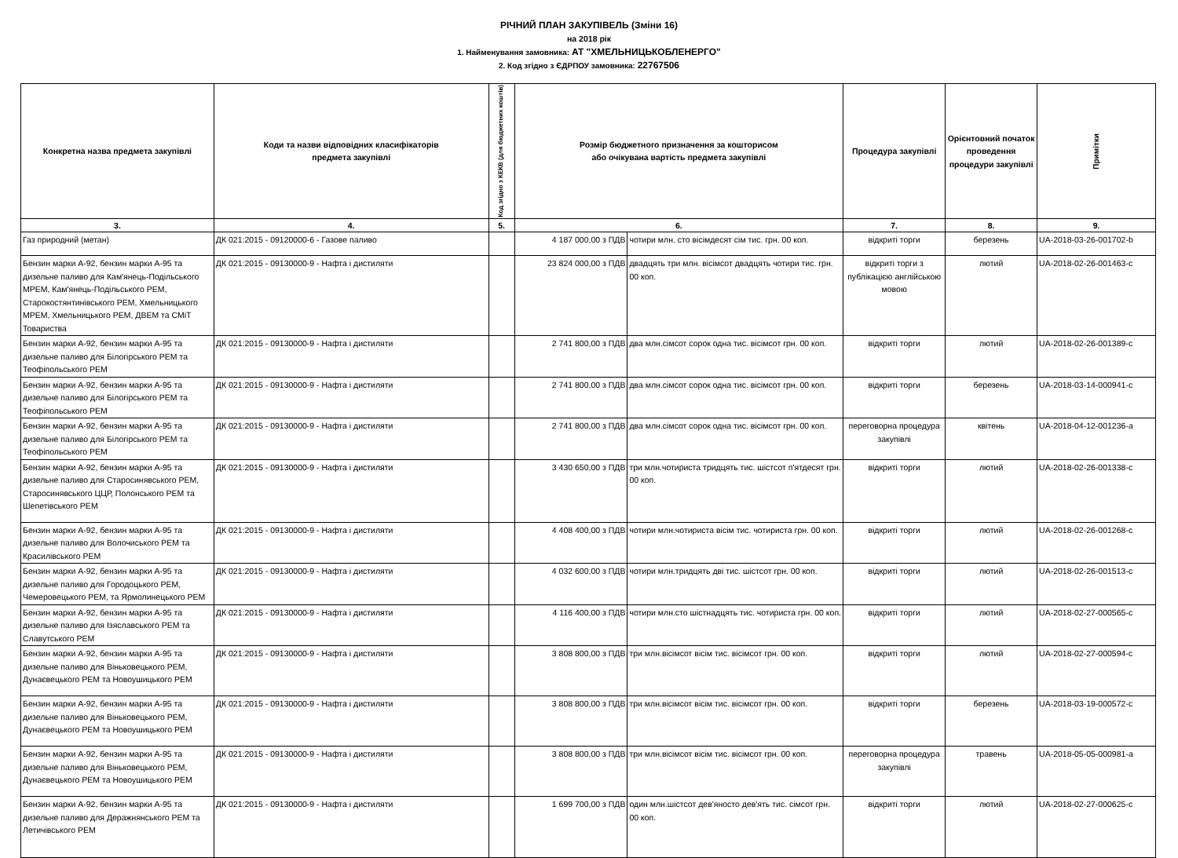РІЧНИЙ ПЛАН ЗАКУПІВЕЛЬ (Зміни 16)
на 2018 рік
1. Найменування замовника: АТ "ХМЕЛЬНИЦЬКОБЛЕНЕРГО"
2. Код згідно з ЄДРПОУ замовника: 22767506
| Конкретна назва предмета закупівлі | Коди та назви відповідних класифікаторів предмета закупівлі | Код згідно з КЕКВ (для бюджетних коштів) | Розмір бюджетного призначення за кошторисом або очікувана вартість предмета закупівлі | | Процедура закупівлі | Орієнтовний початок проведення процедури закупівлі | Примітки |
| --- | --- | --- | --- | --- | --- | --- | --- |
| 3. | 4. | 5. | 6. | | 7. | 8. | 9. |
| Газ природний (метан) | ДК 021:2015 - 09120000-6 - Газове паливо | | 4 187 000,00 з ПДВ | чотири млн. сто вісімдесят сім тис. грн. 00 коп. | відкриті торги | березень | UA-2018-03-26-001702-b |
| Бензин марки А-92, бензин марки А-95 та дизельне паливо для Кам'янець-Подільського МРЕМ, Кам'янець-Подільського РЕМ, Старокостянтинівського РЕМ, Хмельницького МРЕМ, Хмельницького РЕМ, ДВЕМ та СМіТ Товариства | ДК 021:2015 - 09130000-9 - Нафта і дистиляти | | 23 824 000,00 з ПДВ | двадцять три млн. вісімсот двадцять чотири тис. грн. 00 коп. | відкриті торги з публікацією англійською мовою | лютий | UA-2018-02-26-001463-c |
| Бензин марки А-92, бензин марки А-95 та дизельне паливо для Білогірського РЕМ та Теофіпольського РЕМ | ДК 021:2015 - 09130000-9 - Нафта і дистиляти | | 2 741 800,00 з ПДВ | два млн.сімсот сорок одна тис. вісімсот грн. 00 коп. | відкриті торги | лютий | UA-2018-02-26-001389-c |
| Бензин марки А-92, бензин марки А-95 та дизельне паливо для Білогірського РЕМ та Теофіпольського РЕМ | ДК 021:2015 - 09130000-9 - Нафта і дистиляти | | 2 741 800,00 з ПДВ | два млн.сімсот сорок одна тис. вісімсот грн. 00 коп. | відкриті торги | березень | UA-2018-03-14-000941-c |
| Бензин марки А-92, бензин марки А-95 та дизельне паливо для Білогірського РЕМ та Теофіпольського РЕМ | ДК 021:2015 - 09130000-9 - Нафта і дистиляти | | 2 741 800,00 з ПДВ | два млн.сімсот сорок одна тис. вісімсот грн. 00 коп. | переговорна процедура закупівлі | квітень | UA-2018-04-12-001236-a |
| Бензин марки А-92, бензин марки А-95 та дизельне паливо для Старосинявського РЕМ, Старосинявського ЦЦР, Полонського РЕМ та Шепетівського РЕМ | ДК 021:2015 - 09130000-9 - Нафта і дистиляти | | 3 430 650,00 з ПДВ | три млн.чотириста тридцять тис. шістсот п'ятдесят грн. 00 коп. | відкриті торги | лютий | UA-2018-02-26-001338-c |
| Бензин марки А-92, бензин марки А-95 та дизельне паливо для Волочиського РЕМ та Красилівського РЕМ | ДК 021:2015 - 09130000-9 - Нафта і дистиляти | | 4 408 400,00 з ПДВ | чотири млн.чотириста вісім тис. чотириста грн. 00 коп. | відкриті торги | лютий | UA-2018-02-26-001268-c |
| Бензин марки А-92, бензин марки А-95 та дизельне паливо для Городоцького РЕМ, Чемеровецького РЕМ, та Ярмолинецького РЕМ | ДК 021:2015 - 09130000-9 - Нафта і дистиляти | | 4 032 600,00 з ПДВ | чотири млн.тридцять дві тис. шістсот грн. 00 коп. | відкриті торги | лютий | UA-2018-02-26-001513-c |
| Бензин марки А-92, бензин марки А-95 та дизельне паливо для Ізяславського РЕМ та Славутського РЕМ | ДК 021:2015 - 09130000-9 - Нафта і дистиляти | | 4 116 400,00 з ПДВ | чотири млн.сто шістнадцять тис. чотириста грн. 00 коп. | відкриті торги | лютий | UA-2018-02-27-000565-c |
| Бензин марки А-92, бензин марки А-95 та дизельне паливо для Віньковецького РЕМ, Дунаєвецького РЕМ та Новоушицького РЕМ | ДК 021:2015 - 09130000-9 - Нафта і дистиляти | | 3 808 800,00 з ПДВ | три млн.вісімсот вісім тис. вісімсот грн. 00 коп. | відкриті торги | лютий | UA-2018-02-27-000594-c |
| Бензин марки А-92, бензин марки А-95 та дизельне паливо для Віньковецького РЕМ, Дунаєвецького РЕМ та Новоушицького РЕМ | ДК 021:2015 - 09130000-9 - Нафта і дистиляти | | 3 808 800,00 з ПДВ | три млн.вісімсот вісім тис. вісімсот грн. 00 коп. | відкриті торги | березень | UA-2018-03-19-000572-c |
| Бензин марки А-92, бензин марки А-95 та дизельне паливо для Віньковецького РЕМ, Дунаєвецького РЕМ та Новоушицького РЕМ | ДК 021:2015 - 09130000-9 - Нафта і дистиляти | | 3 808 800,00 з ПДВ | три млн.вісімсот вісім тис. вісімсот грн. 00 коп. | переговорна процедура закупівлі | травень | UA-2018-05-05-000981-a |
| Бензин марки А-92, бензин марки А-95 та дизельне паливо для Деражнянського РЕМ та Летичівського РЕМ | ДК 021:2015 - 09130000-9 - Нафта і дистиляти | | 1 699 700,00 з ПДВ | один млн.шістсот дев'яносто дев'ять тис. сімсот грн. 00 коп. | відкриті торги | лютий | UA-2018-02-27-000625-c |